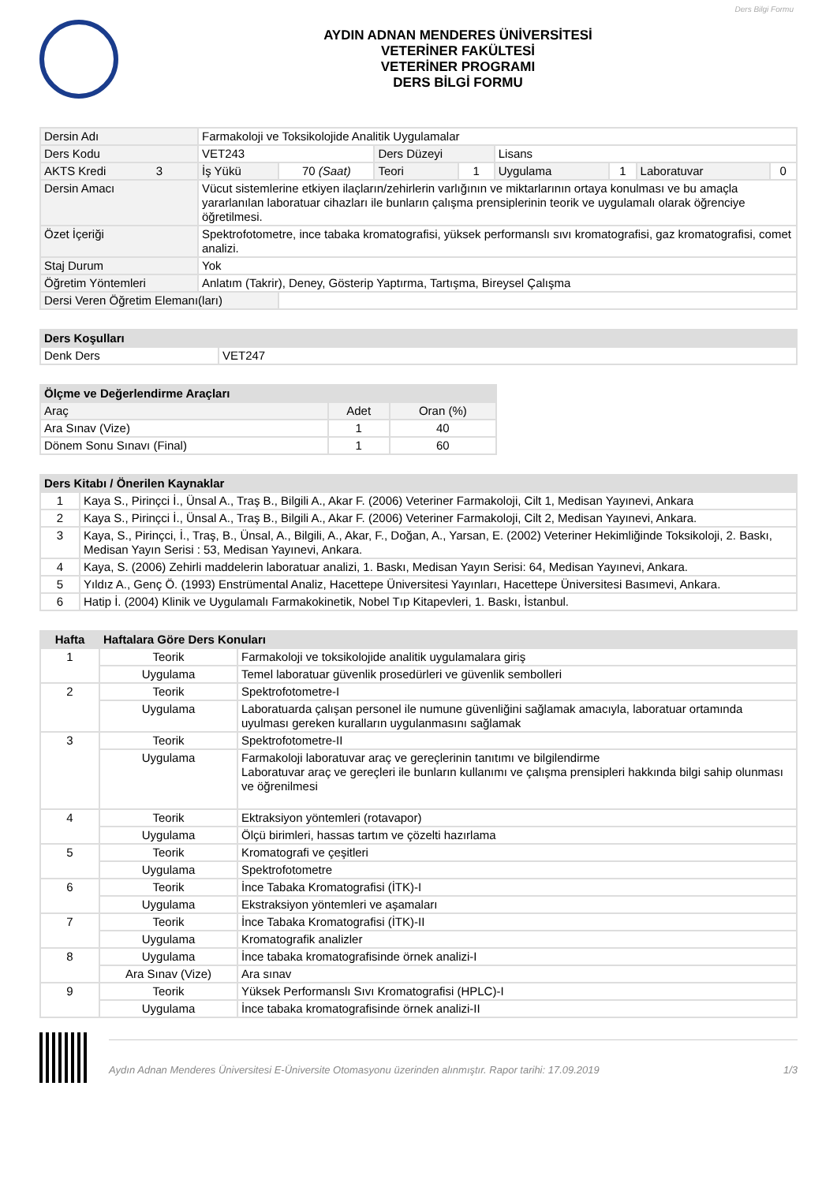Ders Bilgi Formu
AYDIN ADNAN MENDERES ÜNİVERSİTESİ
VETERİNER FAKÜLTESİ
VETERİNER PROGRAMI
DERS BİLGİ FORMU
| Dersin Adı | Farmakoloji ve Toksikolojide Analitik Uygulamalar | | | | | | | |
| Ders Kodu | VET243 | | Ders Düzeyi | | Lisans | | | |
| AKTS Kredi 3 | İş Yükü | 70 (Saat) | Teori | 1 | Uygulama | 1 | Laboratuvar | 0 |
| Dersin Amacı | Vücut sistemlerine etkiyen ilaçların/zehirlerin varlığının ve miktarlarının ortaya konulması ve bu amaçla yararlanılan laboratuar cihazları ile bunların çalışma prensiplerinin teorik ve uygulamalı olarak öğrenciye öğretilmesi. | | | | | | | |
| Özet İçeriği | Spektrofotometre, ince tabaka kromatografisi, yüksek performanslı sıvı kromatografisi, gaz kromatografisi, comet analizi. | | | | | | | |
| Staj Durum | Yok | | | | | | | |
| Öğretim Yöntemleri | Anlatım (Takrir), Deney, Gösterip Yaptırma, Tartışma, Bireysel Çalışma | | | | | | | |
| Dersi Veren Öğretim Elemanı(ları) | | | | | | | | |
| Ders Koşulları | |
| --- | --- |
| Denk Ders | VET247 |
| Ölçme ve Değerlendirme Araçları | | |
| --- | --- | --- |
| Araç | Adet | Oran (%) |
| Ara Sınav (Vize) | 1 | 40 |
| Dönem Sonu Sınavı (Final) | 1 | 60 |
| Ders Kitabı / Önerilen Kaynaklar | |
| --- | --- |
| 1 | Kaya S., Pirinçci İ., Ünsal A., Traş B., Bilgili A., Akar F. (2006) Veteriner Farmakoloji, Cilt 1, Medisan Yayınevi, Ankara |
| 2 | Kaya S., Pirinçci İ., Ünsal A., Traş B., Bilgili A., Akar F. (2006) Veteriner Farmakoloji, Cilt 2, Medisan Yayınevi, Ankara. |
| 3 | Kaya, S., Pirinçci, İ., Traş, B., Ünsal, A., Bilgili, A., Akar, F., Doğan, A., Yarsan, E. (2002) Veteriner Hekimliğinde Toksikoloji, 2. Baskı, Medisan Yayın Serisi : 53, Medisan Yayınevi, Ankara. |
| 4 | Kaya, S. (2006) Zehirli maddelerin laboratuar analizi, 1. Baskı, Medisan Yayın Serisi: 64, Medisan Yayınevi, Ankara. |
| 5 | Yıldız A., Genç Ö. (1993) Enstrümental Analiz, Hacettepe Üniversitesi Yayınları, Hacettepe Üniversitesi Basımevi, Ankara. |
| 6 | Hatip İ. (2004) Klinik ve Uygulamalı Farmakokinetik, Nobel Tıp Kitapevleri, 1. Baskı, İstanbul. |
| Hafta | Haftalara Göre Ders Konuları | |
| --- | --- | --- |
| 1 | Teorik | Farmakoloji ve toksikolojide analitik uygulamalara giriş |
| | Uygulama | Temel laboratuar güvenlik prosedürleri ve güvenlik sembolleri |
| 2 | Teorik | Spektrofotometre-I |
| | Uygulama | Laboratuarda çalışan personel ile numune güvenliğini sağlamak amacıyla, laboratuar ortamında uyulması gereken kuralların uygulanmasını sağlamak |
| 3 | Teorik | Spektrofotometre-II |
| | Uygulama | Farmakoloji laboratuvar araç ve gereçlerinin tanıtımı ve bilgilendirme Laboratuvar araç ve gereçleri ile bunların kullanımı ve çalışma prensipleri hakkında bilgi sahip olunması ve öğrenilmesi |
| 4 | Teorik | Ektraksiyon yöntemleri (rotavapor) |
| | Uygulama | Ölçü birimleri, hassas tartım ve çözelti hazırlama |
| 5 | Teorik | Kromatografi ve çeşitleri |
| | Uygulama | Spektrofotometre |
| 6 | Teorik | İnce Tabaka Kromatografisi (İTK)-I |
| | Uygulama | Ekstraksiyon yöntemleri ve aşamaları |
| 7 | Teorik | İnce Tabaka Kromatografisi (İTK)-II |
| | Uygulama | Kromatografik analizler |
| 8 | Uygulama | İnce tabaka kromatografisinde örnek analizi-I |
| | Ara Sınav (Vize) | Ara sınav |
| 9 | Teorik | Yüksek Performanslı Sıvı Kromatografisi (HPLC)-I |
| | Uygulama | İnce tabaka kromatografisinde örnek analizi-II |
Aydın Adnan Menderes Üniversitesi E-Üniversite Otomasyonu üzerinden alınmıştır. Rapor tarihi: 17.09.2019 1/3